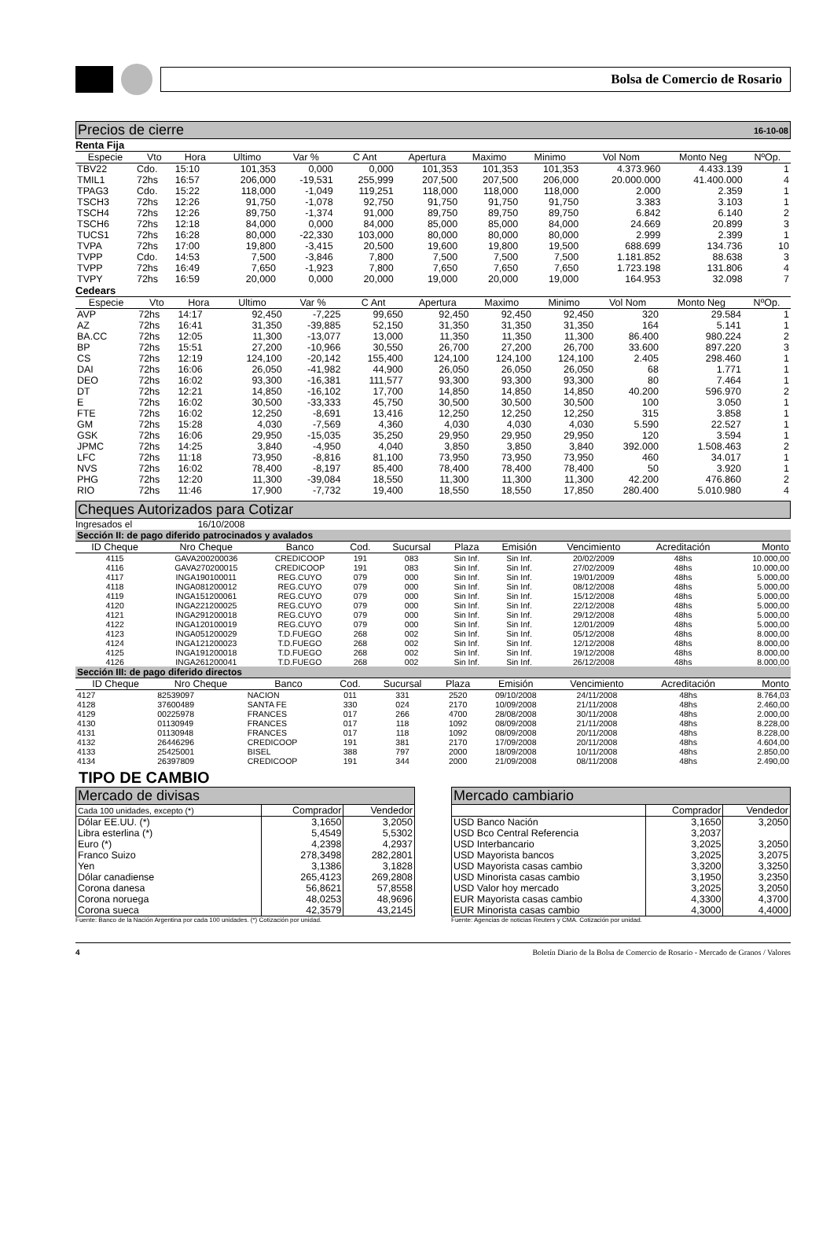Bolsa de Comercio de Rosario
Precios de cierre 16-10-08
Renta Fija
| Especie | Vto | Hora | Ultimo | Var % | C Ant | Apertura | Maximo | Minimo | Vol Nom | Monto Neg | NºOp. |
| --- | --- | --- | --- | --- | --- | --- | --- | --- | --- | --- | --- |
| TBV22 | Cdo. | 15:10 | 101,353 | 0,000 | 0,000 | 101,353 | 101,353 | 101,353 | 4.373.960 | 4.433.139 | 1 |
| TMIL1 | 72hs | 16:57 | 206,000 | -19,531 | 255,999 | 207,500 | 207,500 | 206,000 | 20.000.000 | 41.400.000 | 4 |
| TPAG3 | Cdo. | 15:22 | 118,000 | -1,049 | 119,251 | 118,000 | 118,000 | 118,000 | 2.000 | 2.359 | 1 |
| TSCH3 | 72hs | 12:26 | 91,750 | -1,078 | 92,750 | 91,750 | 91,750 | 91,750 | 3.383 | 3.103 | 1 |
| TSCH4 | 72hs | 12:26 | 89,750 | -1,374 | 91,000 | 89,750 | 89,750 | 89,750 | 6.842 | 6.140 | 2 |
| TSCH6 | 72hs | 12:18 | 84,000 | 0,000 | 84,000 | 85,000 | 85,000 | 84,000 | 24.669 | 20.899 | 3 |
| TUCS1 | 72hs | 16:28 | 80,000 | -22,330 | 103,000 | 80,000 | 80,000 | 80,000 | 2.999 | 2.399 | 1 |
| TVPA | 72hs | 17:00 | 19,800 | -3,415 | 20,500 | 19,600 | 19,800 | 19,500 | 688.699 | 134.736 | 10 |
| TVPP | Cdo. | 14:53 | 7,500 | -3,846 | 7,800 | 7,500 | 7,500 | 7,500 | 1.181.852 | 88.638 | 3 |
| TVPP | 72hs | 16:49 | 7,650 | -1,923 | 7,800 | 7,650 | 7,650 | 7,650 | 1.723.198 | 131.806 | 4 |
| TVPY | 72hs | 16:59 | 20,000 | 0,000 | 20,000 | 19,000 | 20,000 | 19,000 | 164.953 | 32.098 | 7 |
Cedears
| Especie | Vto | Hora | Ultimo | Var % | C Ant | Apertura | Maximo | Minimo | Vol Nom | Monto Neg | NºOp. |
| --- | --- | --- | --- | --- | --- | --- | --- | --- | --- | --- | --- |
| AVP | 72hs | 14:17 | 92,450 | -7,225 | 99,650 | 92,450 | 92,450 | 92,450 | 320 | 29.584 | 1 |
| AZ | 72hs | 16:41 | 31,350 | -39,885 | 52,150 | 31,350 | 31,350 | 31,350 | 164 | 5.141 | 1 |
| BA.CC | 72hs | 12:05 | 11,300 | -13,077 | 13,000 | 11,350 | 11,350 | 11,300 | 86.400 | 980.224 | 2 |
| BP | 72hs | 15:51 | 27,200 | -10,966 | 30,550 | 26,700 | 27,200 | 26,700 | 33.600 | 897.220 | 3 |
| CS | 72hs | 12:19 | 124,100 | -20,142 | 155,400 | 124,100 | 124,100 | 124,100 | 2.405 | 298.460 | 1 |
| DAI | 72hs | 16:06 | 26,050 | -41,982 | 44,900 | 26,050 | 26,050 | 26,050 | 68 | 1.771 | 1 |
| DEO | 72hs | 16:02 | 93,300 | -16,381 | 111,577 | 93,300 | 93,300 | 93,300 | 80 | 7.464 | 1 |
| DT | 72hs | 12:21 | 14,850 | -16,102 | 17,700 | 14,850 | 14,850 | 14,850 | 40.200 | 596.970 | 2 |
| E | 72hs | 16:02 | 30,500 | -33,333 | 45,750 | 30,500 | 30,500 | 30,500 | 100 | 3.050 | 1 |
| FTE | 72hs | 16:02 | 12,250 | -8,691 | 13,416 | 12,250 | 12,250 | 12,250 | 315 | 3.858 | 1 |
| GM | 72hs | 15:28 | 4,030 | -7,569 | 4,360 | 4,030 | 4,030 | 4,030 | 5.590 | 22.527 | 1 |
| GSK | 72hs | 16:06 | 29,950 | -15,035 | 35,250 | 29,950 | 29,950 | 29,950 | 120 | 3.594 | 1 |
| JPMC | 72hs | 14:25 | 3,840 | -4,950 | 4,040 | 3,850 | 3,850 | 3,840 | 392.000 | 1.508.463 | 2 |
| LFC | 72hs | 11:18 | 73,950 | -8,816 | 81,100 | 73,950 | 73,950 | 73,950 | 460 | 34.017 | 1 |
| NVS | 72hs | 16:02 | 78,400 | -8,197 | 85,400 | 78,400 | 78,400 | 78,400 | 50 | 3.920 | 1 |
| PHG | 72hs | 12:20 | 11,300 | -39,084 | 18,550 | 11,300 | 11,300 | 11,300 | 42.200 | 476.860 | 2 |
| RIO | 72hs | 11:46 | 17,900 | -7,732 | 19,400 | 18,550 | 18,550 | 17,850 | 280.400 | 5.010.980 | 4 |
Cheques Autorizados para Cotizar
Ingresados el 16/10/2008
Sección II: de pago diferido patrocinados y avalados
| ID Cheque | Nro Cheque | Banco | Cod. | Sucursal | Plaza | Emisión | Vencimiento | Acreditación | Monto |
| --- | --- | --- | --- | --- | --- | --- | --- | --- | --- |
| 4115 | GAVA200200036 | CREDICOOP | 191 | 083 | Sin Inf. | Sin Inf. | 20/02/2009 | 48hs | 10.000,00 |
| 4116 | GAVA270200015 | CREDICOOP | 191 | 083 | Sin Inf. | Sin Inf. | 27/02/2009 | 48hs | 10.000,00 |
| 4117 | INGA190100011 | REG.CUYO | 079 | 000 | Sin Inf. | Sin Inf. | 19/01/2009 | 48hs | 5.000,00 |
| 4118 | INGA081200012 | REG.CUYO | 079 | 000 | Sin Inf. | Sin Inf. | 08/12/2008 | 48hs | 5.000,00 |
| 4119 | INGA151200061 | REG.CUYO | 079 | 000 | Sin Inf. | Sin Inf. | 15/12/2008 | 48hs | 5.000,00 |
| 4120 | INGA221200025 | REG.CUYO | 079 | 000 | Sin Inf. | Sin Inf. | 22/12/2008 | 48hs | 5.000,00 |
| 4121 | INGA291200018 | REG.CUYO | 079 | 000 | Sin Inf. | Sin Inf. | 29/12/2008 | 48hs | 5.000,00 |
| 4122 | INGA120100019 | REG.CUYO | 079 | 000 | Sin Inf. | Sin Inf. | 12/01/2009 | 48hs | 5.000,00 |
| 4123 | INGA051200029 | T.D.FUEGO | 268 | 002 | Sin Inf. | Sin Inf. | 05/12/2008 | 48hs | 8.000,00 |
| 4124 | INGA121200023 | T.D.FUEGO | 268 | 002 | Sin Inf. | Sin Inf. | 12/12/2008 | 48hs | 8.000,00 |
| 4125 | INGA191200018 | T.D.FUEGO | 268 | 002 | Sin Inf. | Sin Inf. | 19/12/2008 | 48hs | 8.000,00 |
| 4126 | INGA261200041 | T.D.FUEGO | 268 | 002 | Sin Inf. | Sin Inf. | 26/12/2008 | 48hs | 8.000,00 |
Sección III: de pago diferido directos
| ID Cheque | Nro Cheque | Banco | Cod. | Sucursal | Plaza | Emisión | Vencimiento | Acreditación | Monto |
| --- | --- | --- | --- | --- | --- | --- | --- | --- | --- |
| 4127 | 82539097 | NACION | 011 | 331 | 2520 | 09/10/2008 | 24/11/2008 | 48hs | 8.764,03 |
| 4128 | 37600489 | SANTA FE | 330 | 024 | 2170 | 10/09/2008 | 21/11/2008 | 48hs | 2.460,00 |
| 4129 | 00225978 | FRANCES | 017 | 266 | 4700 | 28/08/2008 | 30/11/2008 | 48hs | 2.000,00 |
| 4130 | 01130949 | FRANCES | 017 | 118 | 1092 | 08/09/2008 | 21/11/2008 | 48hs | 8.228,00 |
| 4131 | 01130948 | FRANCES | 017 | 118 | 1092 | 08/09/2008 | 20/11/2008 | 48hs | 8.228,00 |
| 4132 | 26446296 | CREDICOOP | 191 | 381 | 2170 | 17/09/2008 | 20/11/2008 | 48hs | 4.604,00 |
| 4133 | 25425001 | BISEL | 388 | 797 | 2000 | 18/09/2008 | 10/11/2008 | 48hs | 2.850,00 |
| 4134 | 26397809 | CREDICOOP | 191 | 344 | 2000 | 21/09/2008 | 08/11/2008 | 48hs | 2.490,00 |
TIPO DE CAMBIO
Mercado de divisas
| Cada 100 unidades, excepto (*) | Comprador | Vendedor |
| Dólar EE.UU. (*) | 3,1650 | 3,2050 |
| Libra esterlina (*) | 5,4549 | 5,5302 |
| Euro (*) | 4,2398 | 4,2937 |
| Franco Suizo | 278,3498 | 282,2801 |
| Yen | 3,1386 | 3,1828 |
| Dólar canadiense | 265,4123 | 269,2808 |
| Corona danesa | 56,8621 | 57,8558 |
| Corona noruega | 48,0253 | 48,9696 |
| Corona sueca | 42,3579 | 43,2145 |
Fuente: Banco de la Nación Argentina por cada 100 unidades. (*) Cotización por unidad.
Mercado cambiario
| | Comprador | Vendedor |
| USD Banco Nación | 3,1650 | 3,2050 |
| USD Bco Central Referencia | 3,2037 | |
| USD Interbancario | 3,2025 | 3,2050 |
| USD Mayorista bancos | 3,2025 | 3,2075 |
| USD Mayorista casas cambio | 3,3200 | 3,3250 |
| USD Minorista casas cambio | 3,1950 | 3,2350 |
| USD Valor hoy mercado | 3,2025 | 3,2050 |
| EUR Mayorista casas cambio | 4,3300 | 4,3700 |
| EUR Minorista casas cambio | 4,3000 | 4,4000 |
Fuente: Agencias de noticias Reuters y CMA. Cotización por unidad.
4 Boletín Diario de la Bolsa de Comercio de Rosario - Mercado de Granos / Valores